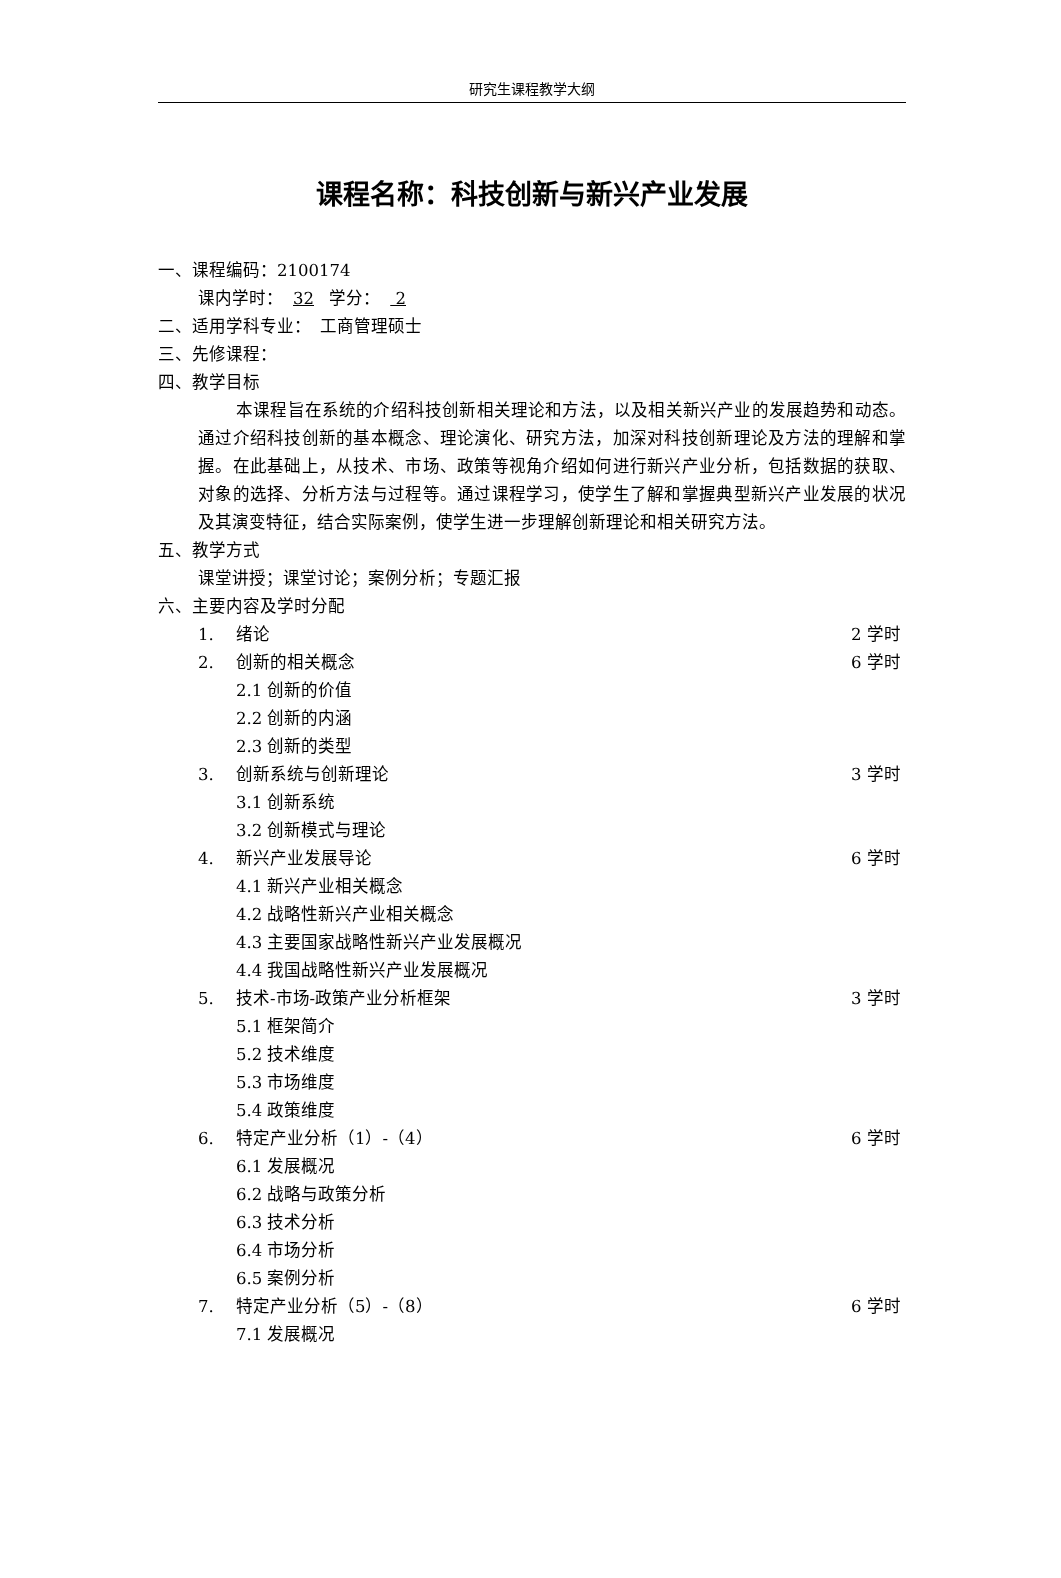研究生课程教学大纲
课程名称：科技创新与新兴产业发展
一、课程编码：2100174
课内学时： 32 学分： 2
二、适用学科专业：　工商管理硕士
三、先修课程：
四、教学目标
本课程旨在系统的介绍科技创新相关理论和方法，以及相关新兴产业的发展趋势和动态。通过介绍科技创新的基本概念、理论演化、研究方法，加深对科技创新理论及方法的理解和掌握。在此基础上，从技术、市场、政策等视角介绍如何进行新兴产业分析，包括数据的获取、对象的选择、分析方法与过程等。通过课程学习，使学生了解和掌握典型新兴产业发展的状况及其演变特征，结合实际案例，使学生进一步理解创新理论和相关研究方法。
五、教学方式
课堂讲授；课堂讨论；案例分析；专题汇报
六、主要内容及学时分配
1. 绪论 2 学时
2. 创新的相关概念 6 学时
2.1 创新的价值
2.2 创新的内涵
2.3 创新的类型
3. 创新系统与创新理论 3 学时
3.1 创新系统
3.2 创新模式与理论
4. 新兴产业发展导论 6 学时
4.1 新兴产业相关概念
4.2 战略性新兴产业相关概念
4.3 主要国家战略性新兴产业发展概况
4.4 我国战略性新兴产业发展概况
5. 技术-市场-政策产业分析框架 3 学时
5.1 框架简介
5.2 技术维度
5.3 市场维度
5.4 政策维度
6. 特定产业分析（1）-（4） 6 学时
6.1 发展概况
6.2 战略与政策分析
6.3 技术分析
6.4 市场分析
6.5 案例分析
7. 特定产业分析（5）-（8） 6 学时
7.1 发展概况